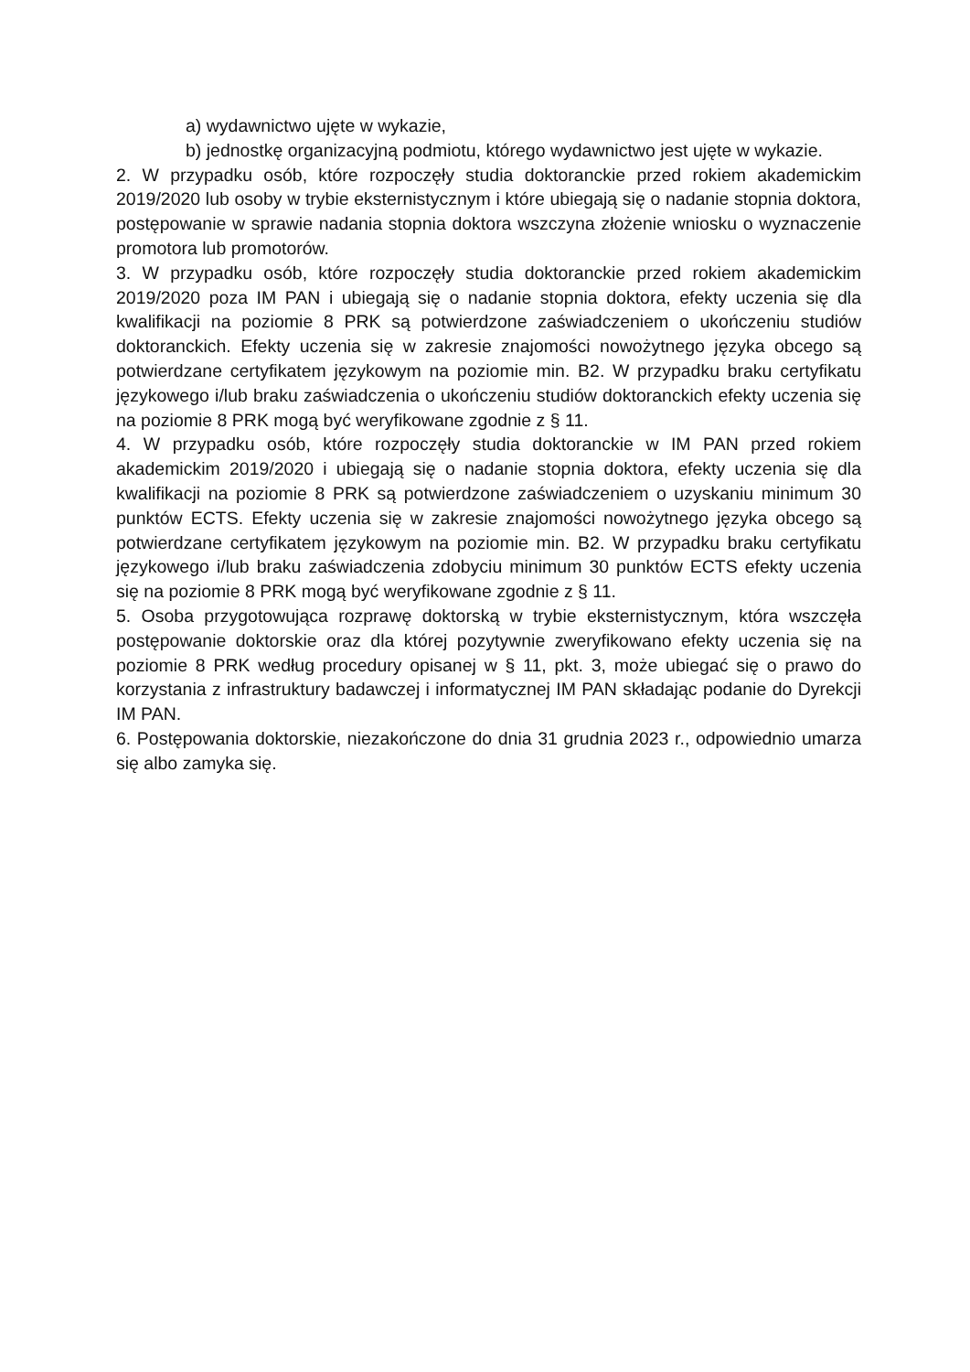a) wydawnictwo ujęte w wykazie,
b) jednostkę organizacyjną podmiotu, którego wydawnictwo jest ujęte w wykazie.
2. W przypadku osób, które rozpoczęły studia doktoranckie przed rokiem akademickim 2019/2020 lub osoby w trybie eksternistycznym i które ubiegają się o nadanie stopnia doktora, postępowanie w sprawie nadania stopnia doktora wszczyna złożenie wniosku o wyznaczenie promotora lub promotorów.
3. W przypadku osób, które rozpoczęły studia doktoranckie przed rokiem akademickim 2019/2020 poza IM PAN i ubiegają się o nadanie stopnia doktora, efekty uczenia się dla kwalifikacji na poziomie 8 PRK są potwierdzone zaświadczeniem o ukończeniu studiów doktoranckich. Efekty uczenia się w zakresie znajomości nowożytnego języka obcego są potwierdzane certyfikatem językowym na poziomie min. B2. W przypadku braku certyfikatu językowego i/lub braku zaświadczenia o ukończeniu studiów doktoranckich efekty uczenia się na poziomie 8 PRK mogą być weryfikowane zgodnie z § 11.
4. W przypadku osób, które rozpoczęły studia doktoranckie w IM PAN przed rokiem akademickim 2019/2020 i ubiegają się o nadanie stopnia doktora, efekty uczenia się dla kwalifikacji na poziomie 8 PRK są potwierdzone zaświadczeniem o uzyskaniu minimum 30 punktów ECTS. Efekty uczenia się w zakresie znajomości nowożytnego języka obcego są potwierdzane certyfikatem językowym na poziomie min. B2. W przypadku braku certyfikatu językowego i/lub braku zaświadczenia zdobyciu minimum 30 punktów ECTS efekty uczenia się na poziomie 8 PRK mogą być weryfikowane zgodnie z § 11.
5. Osoba przygotowująca rozprawę doktorską w trybie eksternistycznym, która wszczęła postępowanie doktorskie oraz dla której pozytywnie zweryfikowano efekty uczenia się na poziomie 8 PRK według procedury opisanej w § 11, pkt. 3, może ubiegać się o prawo do korzystania z infrastruktury badawczej i informatycznej IM PAN składając podanie do Dyrekcji IM PAN.
6. Postępowania doktorskie, niezakończone do dnia 31 grudnia 2023 r., odpowiednio umarza się albo zamyka się.